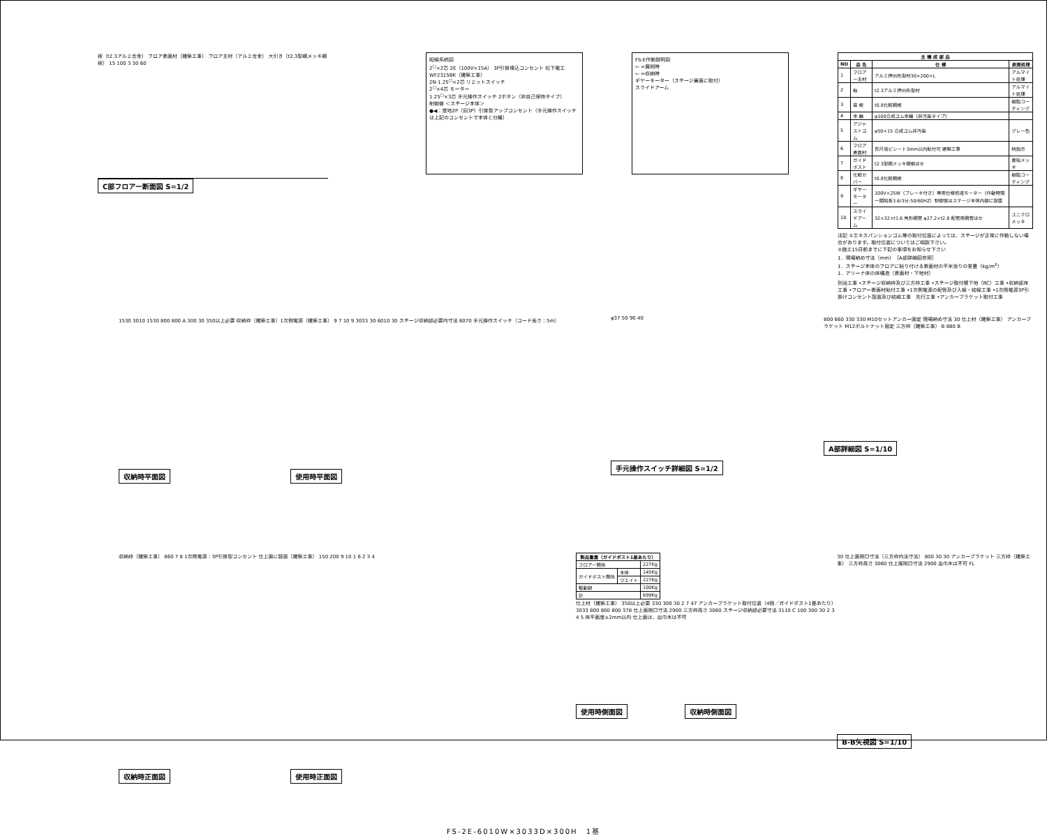板（t2.3アルミ合金） フロア表面材（建築工事） フロア主材（アルミ合金） 大引き（t2.3型鋼メッキ鋼板） 15 100 3 30 60
C部フロアー断面図 S=1/2
配線系統図
2<sup>□</sup>×2芯 2E（100V×15A） 3P引掛埋込コンセント 松下電工WF2315BK（建築工事）
2N-1.25<sup>□</sup>×2芯 リミットスイッチ
2<sup>□</sup>×4芯 モーター
1.25<sup>□</sup>×3芯 手元操作スイッチ 2ボタン（非自己保持タイプ）
制御盤 ＜ステージ本体＞
●◀：接地2P（旧3P）引掛型アップコンセント（手元操作スイッチは上記のコンセントで本体と分離）
FS-E作動説明図
⇦ =展開時
⇦ =収納時
ギヤーモーター（ステージ裏面に取付）
スライドアーム
| 主 構 成 部 品 | | | |
| --- | --- | --- | --- |
| NO | 品 名 | 仕 様 | 表面処理 |
| 1 | フロアー主材 | アルミ押出形型材30×200×L | アルマイト処理 |
| 2 | 框 | t2.3アルミ押出形型材 | アルマイト処理 |
| 3 | 幕 板 | t0.8化粧鋼板 | 樹脂コーティング |
| 4 | 車 輪 | φ100合成ゴム車輪（非汚染タイプ） | |
| 5 | アジャストゴム | φ50×15 合成ゴム非汚染 | グレー色 |
| 6 | フロア表面材 | 長尺塩ビシート3mm以内貼付可 建築工事 | 柄指示 |
| 7 | ガイドポスト | t2.3型鋼メッキ鋼板ほか | 亜鉛メッキ |
| 8 | 化粧カバー | t0.8化粧鋼板 | 樹脂コーティング |
| 9 | ギヤーモーター | 100V×25W（ブレーキ付き）専用仕様低速モーター（作動時間一間隔各3.6/3分:50/60HZ）制御盤はステージ本体内部に設置 | |
| 10 | スライドアーム | 32×32×t1.6 角形鋼管 φ27.2×t2.8 配管用鋼管ほか | ユニクロメッキ |
注記 ①エキスパンションゴム等の取付位置によっては、ステージが正常に作動しない場合があります。取付位置についてはご相談下さい。
②施工15日前までに下記の事項をお知らせ下さい
1．現場納め寸法（mm）［A部詳細図参照］
1．ステージ本体のフロアに貼り付ける表面材の平米当りの重量（kg/m<sup>2</sup>）
1．アリーナ床の床構造（表面材・下地材）
別途工事 •ステージ収納枠及び三方枠工事 •ステージ取付壁下地（RC）工事 •収納部床工事 •フロアー表面材貼付工事 •1次側電源の配管及び入線・結線工事 •1次側電源3P引掛けコンセント設置及び結線工事　先行工事 •アンカーブラケット取付工事
1530 3010 1530 800 800 A 300 30 350以上必要 収納枠（建築工事）1次側電源（建築工事） 9 7 10 9 3033 30 6010 30 ステージ収納部必要内寸法 6070 手元操作スイッチ（コード長さ：5m）
収納時平面図 使用時平面図
φ37 50 90 40
手元操作スイッチ詳細図 S=1/2
800 660 330 330 M10セットアンカー固定 現場納め寸法 30 仕上材（建築工事） アンカーブラケット M12ボルトナット固定 三方枠（建築工事） B 880 B
A部詳細図 S=1/10
収納枠（建築工事） 860 7 8 1次側電源：3P引掛型コンセント 仕上面に設置（建築工事） 150 200 9 10 1 6 2 3 4
収納時正面図 使用時正面図
| 製品重量（ガイドポスト1基あたり） | | |
| --- | --- | --- |
| フロアー関係 | | 227Kg |
| ガイドポスト関係 | 本体 | 145Kg |
| | ウエイト | 227Kg |
| 駆動部 | | 100Kg |
| 計 | | 699Kg |
仕上材（建築工事） 350以上必要 330 300 30 2 7 47 アンカーブラケット取付位置（4個／ガイドポスト1基あたり） 3033 800 800 800 378 仕上面開口寸法 2900 三方枠高さ 3060 ステージ収納部必要寸法 3110 C 100 300 30 2 3 4 5 床平面度±2mm以内 仕上面は、出巾木は不可
使用時側面図 収納時側面図
30 仕上面開口寸法（三方枠内法寸法） 800 30 30 アンカーブラケット 三方枠（建築工事） 三方枠高さ 3060 仕上面開口寸法 2900 出巾木は不可 FL
B-B矢視図 S=1/10
FS-2E-6010W×3033D×300H　1基